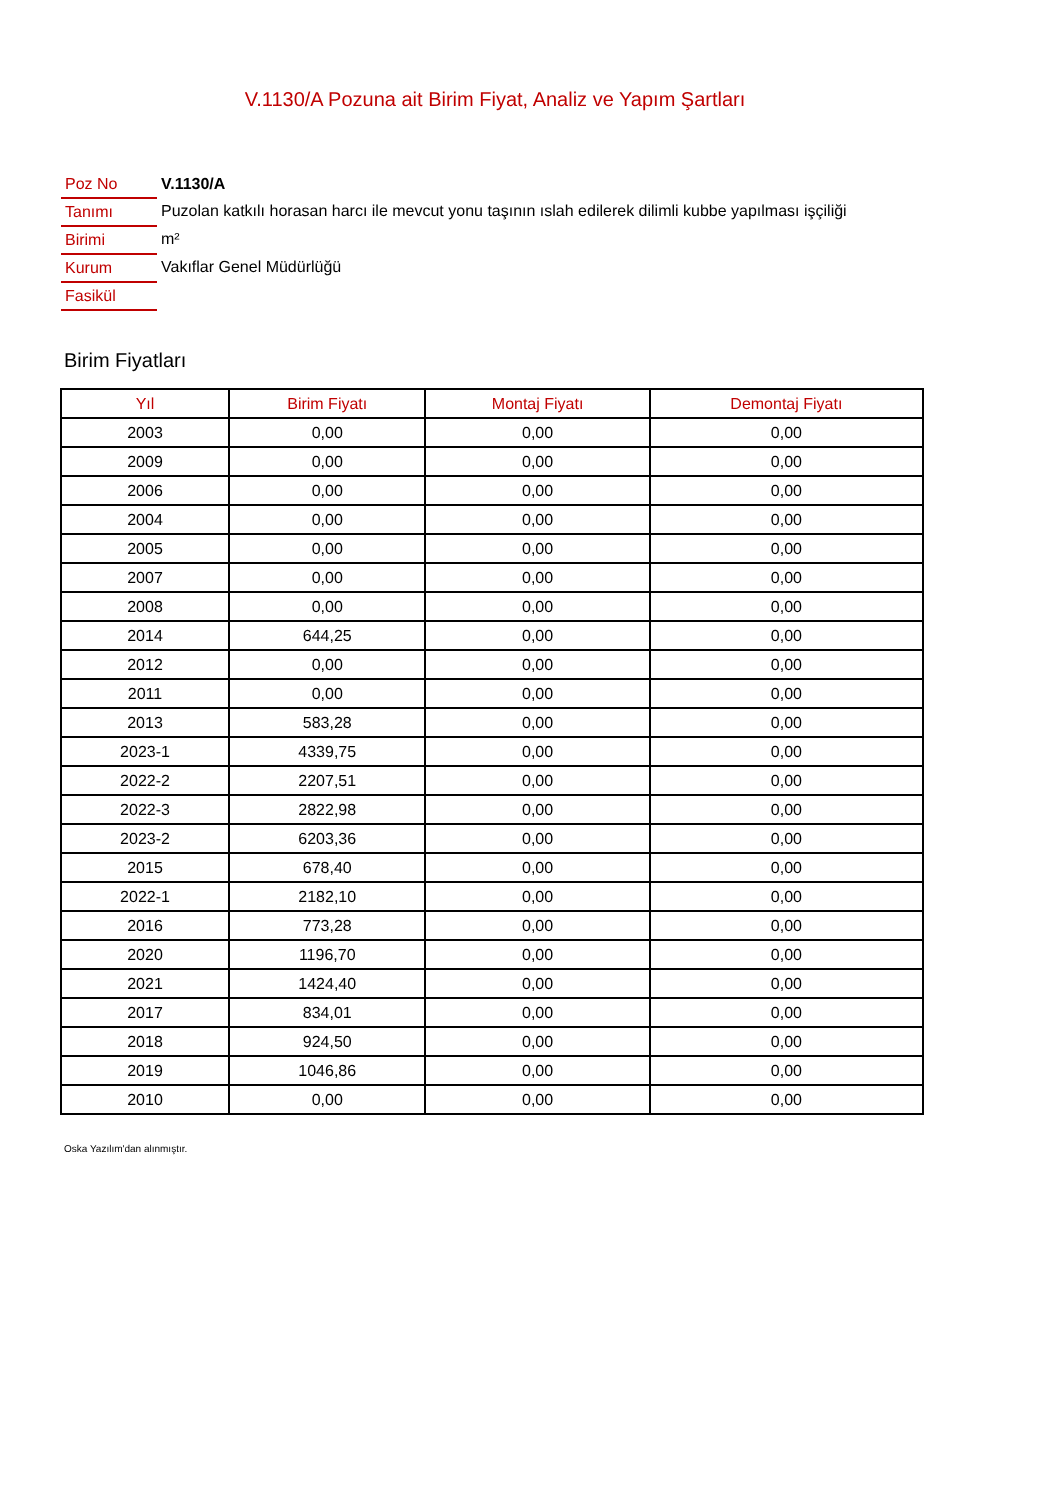V.1130/A Pozuna ait Birim Fiyat, Analiz ve Yapım Şartları
| Poz No | V.1130/A |
| Tanımı | Puzolan katkılı horasan harcı ile mevcut yonu taşının ıslah edilerek dilimli kubbe yapılması işçiliği |
| Birimi | m² |
| Kurum | Vakıflar Genel Müdürlüğü |
| Fasikül | |
Birim Fiyatları
| Yıl | Birim Fiyatı | Montaj Fiyatı | Demontaj Fiyatı |
| --- | --- | --- | --- |
| 2003 | 0,00 | 0,00 | 0,00 |
| 2009 | 0,00 | 0,00 | 0,00 |
| 2006 | 0,00 | 0,00 | 0,00 |
| 2004 | 0,00 | 0,00 | 0,00 |
| 2005 | 0,00 | 0,00 | 0,00 |
| 2007 | 0,00 | 0,00 | 0,00 |
| 2008 | 0,00 | 0,00 | 0,00 |
| 2014 | 644,25 | 0,00 | 0,00 |
| 2012 | 0,00 | 0,00 | 0,00 |
| 2011 | 0,00 | 0,00 | 0,00 |
| 2013 | 583,28 | 0,00 | 0,00 |
| 2023-1 | 4339,75 | 0,00 | 0,00 |
| 2022-2 | 2207,51 | 0,00 | 0,00 |
| 2022-3 | 2822,98 | 0,00 | 0,00 |
| 2023-2 | 6203,36 | 0,00 | 0,00 |
| 2015 | 678,40 | 0,00 | 0,00 |
| 2022-1 | 2182,10 | 0,00 | 0,00 |
| 2016 | 773,28 | 0,00 | 0,00 |
| 2020 | 1196,70 | 0,00 | 0,00 |
| 2021 | 1424,40 | 0,00 | 0,00 |
| 2017 | 834,01 | 0,00 | 0,00 |
| 2018 | 924,50 | 0,00 | 0,00 |
| 2019 | 1046,86 | 0,00 | 0,00 |
| 2010 | 0,00 | 0,00 | 0,00 |
Oska Yazılım'dan alınmıştır.